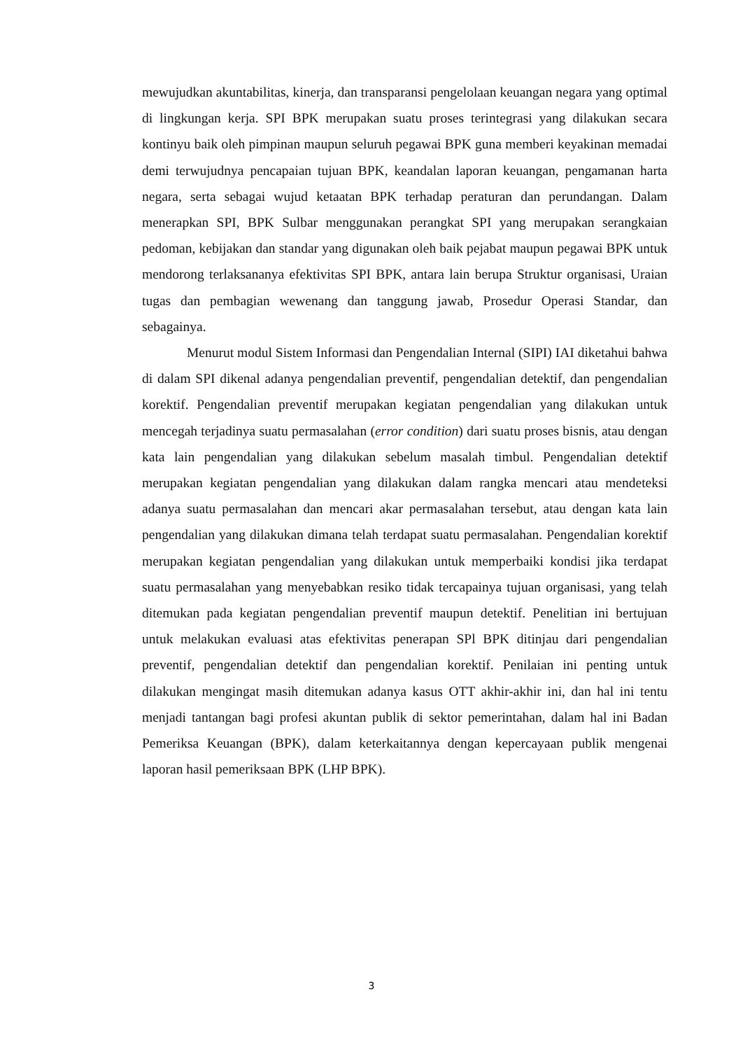mewujudkan akuntabilitas, kinerja, dan transparansi pengelolaan keuangan negara yang optimal di lingkungan kerja. SPI BPK merupakan suatu proses terintegrasi yang dilakukan secara kontinyu baik oleh pimpinan maupun seluruh pegawai BPK guna memberi keyakinan memadai demi terwujudnya pencapaian tujuan BPK, keandalan laporan keuangan, pengamanan harta negara, serta sebagai wujud ketaatan BPK terhadap peraturan dan perundangan. Dalam menerapkan SPI, BPK Sulbar menggunakan perangkat SPI yang merupakan serangkaian pedoman, kebijakan dan standar yang digunakan oleh baik pejabat maupun pegawai BPK untuk mendorong terlaksananya efektivitas SPI BPK, antara lain berupa Struktur organisasi, Uraian tugas dan pembagian wewenang dan tanggung jawab, Prosedur Operasi Standar, dan sebagainya.
Menurut modul Sistem Informasi dan Pengendalian Internal (SIPI) IAI diketahui bahwa di dalam SPI dikenal adanya pengendalian preventif, pengendalian detektif, dan pengendalian korektif. Pengendalian preventif merupakan kegiatan pengendalian yang dilakukan untuk mencegah terjadinya suatu permasalahan (error condition) dari suatu proses bisnis, atau dengan kata lain pengendalian yang dilakukan sebelum masalah timbul. Pengendalian detektif merupakan kegiatan pengendalian yang dilakukan dalam rangka mencari atau mendeteksi adanya suatu permasalahan dan mencari akar permasalahan tersebut, atau dengan kata lain pengendalian yang dilakukan dimana telah terdapat suatu permasalahan. Pengendalian korektif merupakan kegiatan pengendalian yang dilakukan untuk memperbaiki kondisi jika terdapat suatu permasalahan yang menyebabkan resiko tidak tercapainya tujuan organisasi, yang telah ditemukan pada kegiatan pengendalian preventif maupun detektif. Penelitian ini bertujuan untuk melakukan evaluasi atas efektivitas penerapan SPl BPK ditinjau dari pengendalian preventif, pengendalian detektif dan pengendalian korektif. Penilaian ini penting untuk dilakukan mengingat masih ditemukan adanya kasus OTT akhir-akhir ini, dan hal ini tentu menjadi tantangan bagi profesi akuntan publik di sektor pemerintahan, dalam hal ini Badan Pemeriksa Keuangan (BPK), dalam keterkaitannya dengan kepercayaan publik mengenai laporan hasil pemeriksaan BPK (LHP BPK).
3